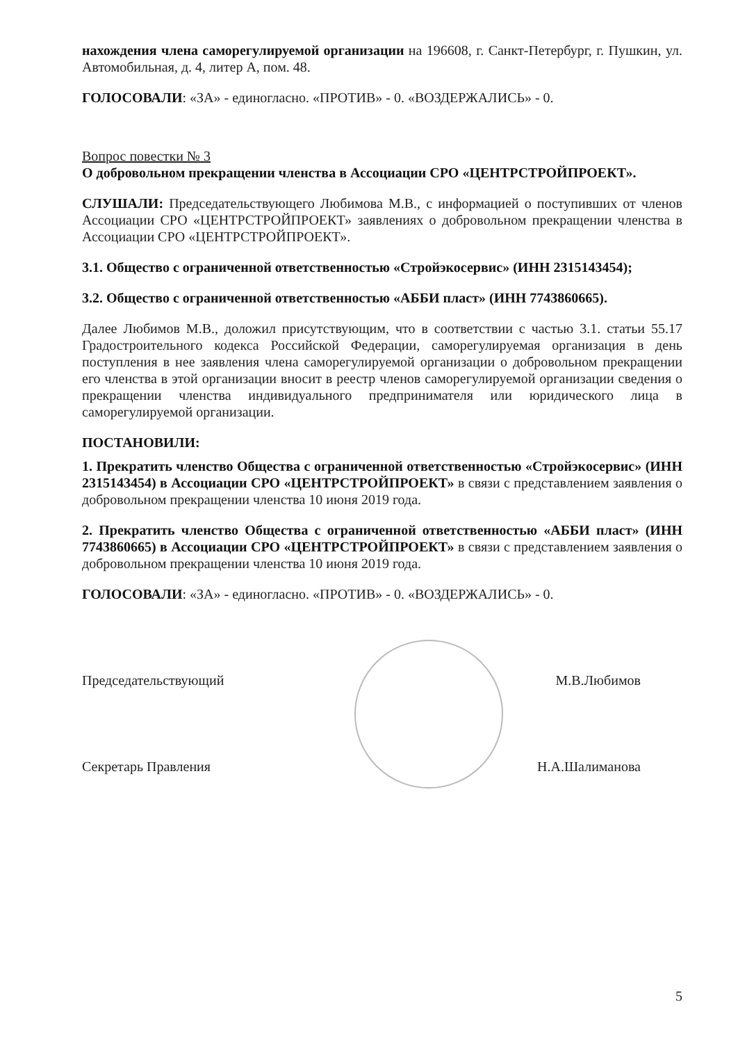нахождения члена саморегулируемой организации на 196608, г. Санкт-Петербург, г. Пушкин, ул. Автомобильная, д. 4, литер А, пом. 48.
ГОЛОСОВАЛИ: «ЗА» - единогласно. «ПРОТИВ» - 0. «ВОЗДЕРЖАЛИСЬ» - 0.
Вопрос повестки № 3
О добровольном прекращении членства в Ассоциации СРО «ЦЕНТРСТРОЙПРОЕКТ».
СЛУШАЛИ: Председательствующего Любимова М.В., с информацией о поступивших от членов Ассоциации СРО «ЦЕНТРСТРОЙПРОЕКТ» заявлениях о добровольном прекращении членства в Ассоциации СРО «ЦЕНТРСТРОЙПРОЕКТ».
3.1. Общество с ограниченной ответственностью «Стройэкосервис» (ИНН 2315143454);
3.2. Общество с ограниченной ответственностью «АББИ пласт» (ИНН 7743860665).
Далее Любимов М.В., доложил присутствующим, что в соответствии с частью 3.1. статьи 55.17 Градостроительного кодекса Российской Федерации, саморегулируемая организация в день поступления в нее заявления члена саморегулируемой организации о добровольном прекращении его членства в этой организации вносит в реестр членов саморегулируемой организации сведения о прекращении членства индивидуального предпринимателя или юридического лица в саморегулируемой организации.
ПОСТАНОВИЛИ:
1. Прекратить членство Общества с ограниченной ответственностью «Стройэкосервис» (ИНН 2315143454) в Ассоциации СРО «ЦЕНТРСТРОЙПРОЕКТ» в связи с представлением заявления о добровольном прекращении членства 10 июня 2019 года.
2. Прекратить членство Общества с ограниченной ответственностью «АББИ пласт» (ИНН 7743860665) в Ассоциации СРО «ЦЕНТРСТРОЙПРОЕКТ» в связи с представлением заявления о добровольном прекращении членства 10 июня 2019 года.
ГОЛОСОВАЛИ: «ЗА» - единогласно. «ПРОТИВ» - 0. «ВОЗДЕРЖАЛИСЬ» - 0.
Председательствующий М.В.Любимов
Секретарь Правления Н.А.Шалиманова
5